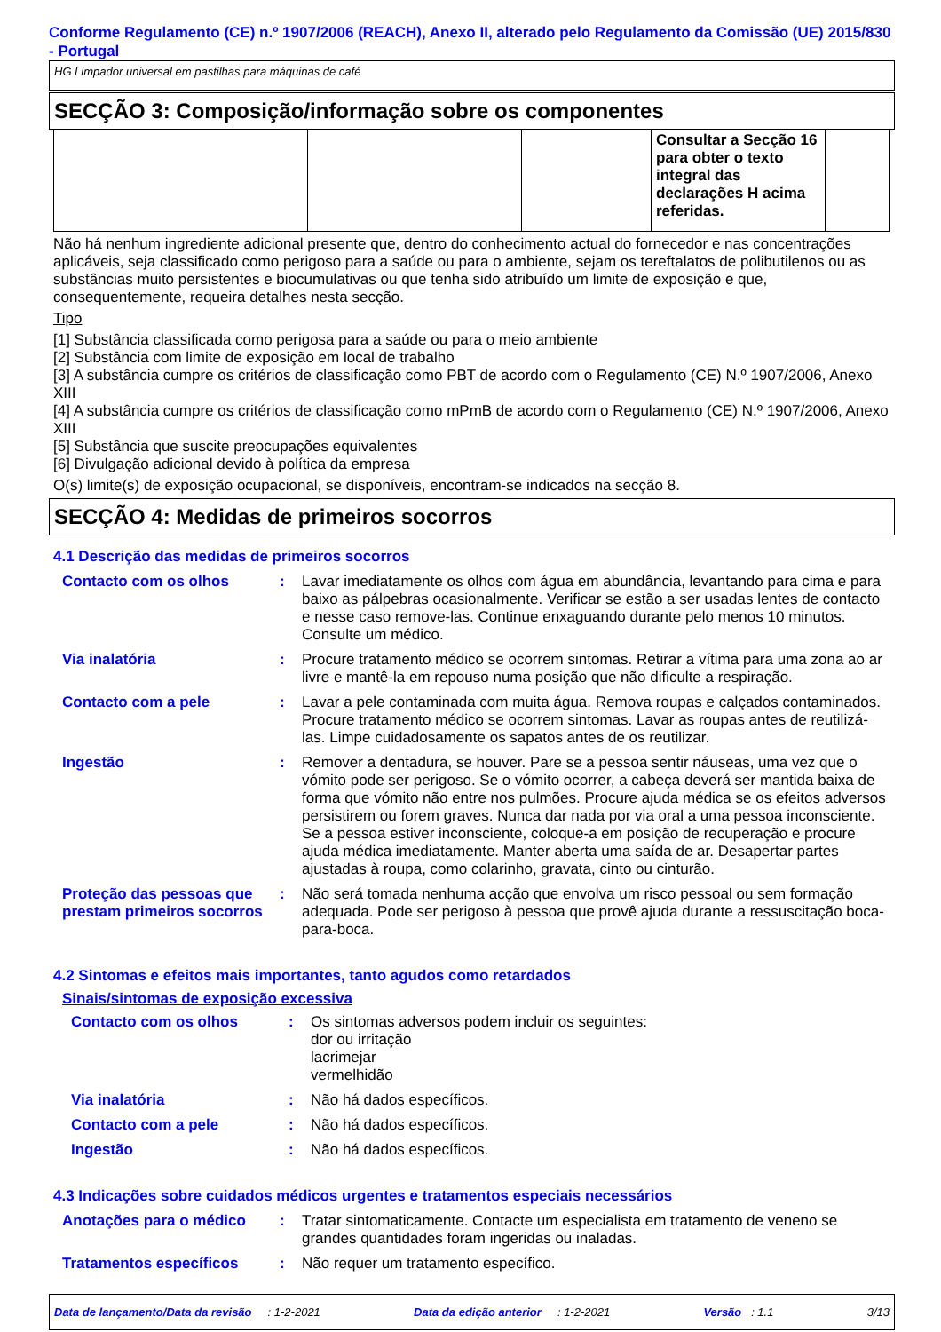Conforme Regulamento (CE) n.º 1907/2006 (REACH), Anexo II, alterado pelo Regulamento da Comissão (UE) 2015/830 - Portugal
HG Limpador universal em pastilhas para máquinas de café
SECÇÃO 3: Composição/informação sobre os componentes
| | | | Consultar a Secção 16 para obter o texto integral das declarações H acima referidas. | |
Não há nenhum ingrediente adicional presente que, dentro do conhecimento actual do fornecedor e nas concentrações aplicáveis, seja classificado como perigoso para a saúde ou para o ambiente, sejam os tereftalatos de polibutilenos ou as substâncias muito persistentes e biocumulativas ou que tenha sido atribuído um limite de exposição e que, consequentemente, requeira detalhes nesta secção.
Tipo
[1] Substância classificada como perigosa para a saúde ou para o meio ambiente
[2] Substância com limite de exposição em local de trabalho
[3] A substância cumpre os critérios de classificação como PBT de acordo com o Regulamento (CE) N.º 1907/2006, Anexo XIII
[4] A substância cumpre os critérios de classificação como mPmB de acordo com o Regulamento (CE) N.º 1907/2006, Anexo XIII
[5] Substância que suscite preocupações equivalentes
[6] Divulgação adicional devido à política da empresa
O(s) limite(s) de exposição ocupacional, se disponíveis, encontram-se indicados na secção 8.
SECÇÃO 4: Medidas de primeiros socorros
4.1 Descrição das medidas de primeiros socorros
| Contacto com os olhos | : | Lavar imediatamente os olhos com água em abundância, levantando para cima e para baixo as pálpebras ocasionalmente. Verificar se estão a ser usadas lentes de contacto e nesse caso remove-las. Continue enxaguando durante pelo menos 10 minutos. Consulte um médico. |
| Via inalatória | : | Procure tratamento médico se ocorrem sintomas. Retirar a vítima para uma zona ao ar livre e mantê-la em repouso numa posição que não dificulte a respiração. |
| Contacto com a pele | : | Lavar a pele contaminada com muita água. Remova roupas e calçados contaminados. Procure tratamento médico se ocorrem sintomas. Lavar as roupas antes de reutilizá-las. Limpe cuidadosamente os sapatos antes de os reutilizar. |
| Ingestão | : | Remover a dentadura, se houver. Pare se a pessoa sentir náuseas, uma vez que o vómito pode ser perigoso. Se o vómito ocorrer, a cabeça deverá ser mantida baixa de forma que vómito não entre nos pulmões. Procure ajuda médica se os efeitos adversos persistirem ou forem graves. Nunca dar nada por via oral a uma pessoa inconsciente. Se a pessoa estiver inconsciente, coloque-a em posição de recuperação e procure ajuda médica imediatamente. Manter aberta uma saída de ar. Desapertar partes ajustadas à roupa, como colarinho, gravata, cinto ou cinturão. |
| Proteção das pessoas que prestam primeiros socorros | : | Não será tomada nenhuma acção que envolva um risco pessoal ou sem formação adequada. Pode ser perigoso à pessoa que provê ajuda durante a ressuscitação boca-para-boca. |
4.2 Sintomas e efeitos mais importantes, tanto agudos como retardados
Sinais/sintomas de exposição excessiva
| Contacto com os olhos | : | Os sintomas adversos podem incluir os seguintes: dor ou irritação lacrimejar vermelhidão |
| Via inalatória | : | Não há dados específicos. |
| Contacto com a pele | : | Não há dados específicos. |
| Ingestão | : | Não há dados específicos. |
4.3 Indicações sobre cuidados médicos urgentes e tratamentos especiais necessários
| Anotações para o médico | : | Tratar sintomaticamente. Contacte um especialista em tratamento de veneno se grandes quantidades foram ingeridas ou inaladas. |
| Tratamentos específicos | : | Não requer um tratamento específico. |
Data de lançamento/Data da revisão : 1-2-2021 Data da edição anterior : 1-2-2021 Versão : 1.1 3/13